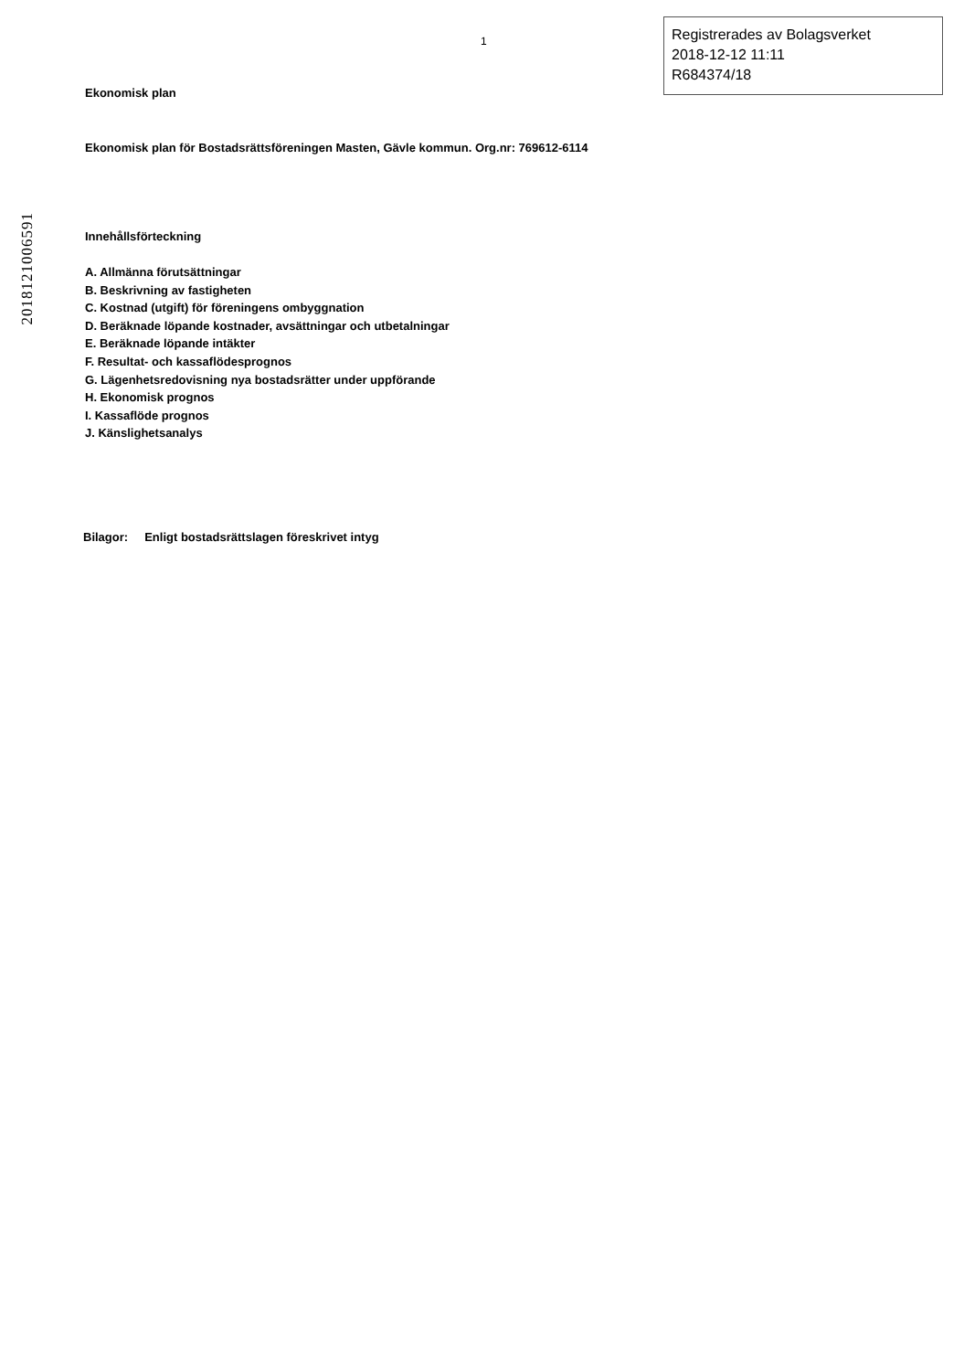1
Registrerades av Bolagsverket
2018-12-12 11:11
R684374/18
20181210065​91
Ekonomisk plan
Ekonomisk plan för Bostadsrättsföreningen Masten, Gävle kommun. Org.nr: 769612-6114
Innehållsförteckning
A. Allmänna förutsättningar
B. Beskrivning av fastigheten
C. Kostnad (utgift) för föreningens ombyggnation
D. Beräknade löpande kostnader, avsättningar och utbetalningar
E. Beräknade löpande intäkter
F. Resultat- och kassaflödesprognos
G. Lägenhetsredovisning nya bostadsrätter under uppförande
H. Ekonomisk prognos
I. Kassaflöde prognos
J. Känslighetsanalys
Bilagor: Enligt bostadsrättslagen föreskrivet intyg